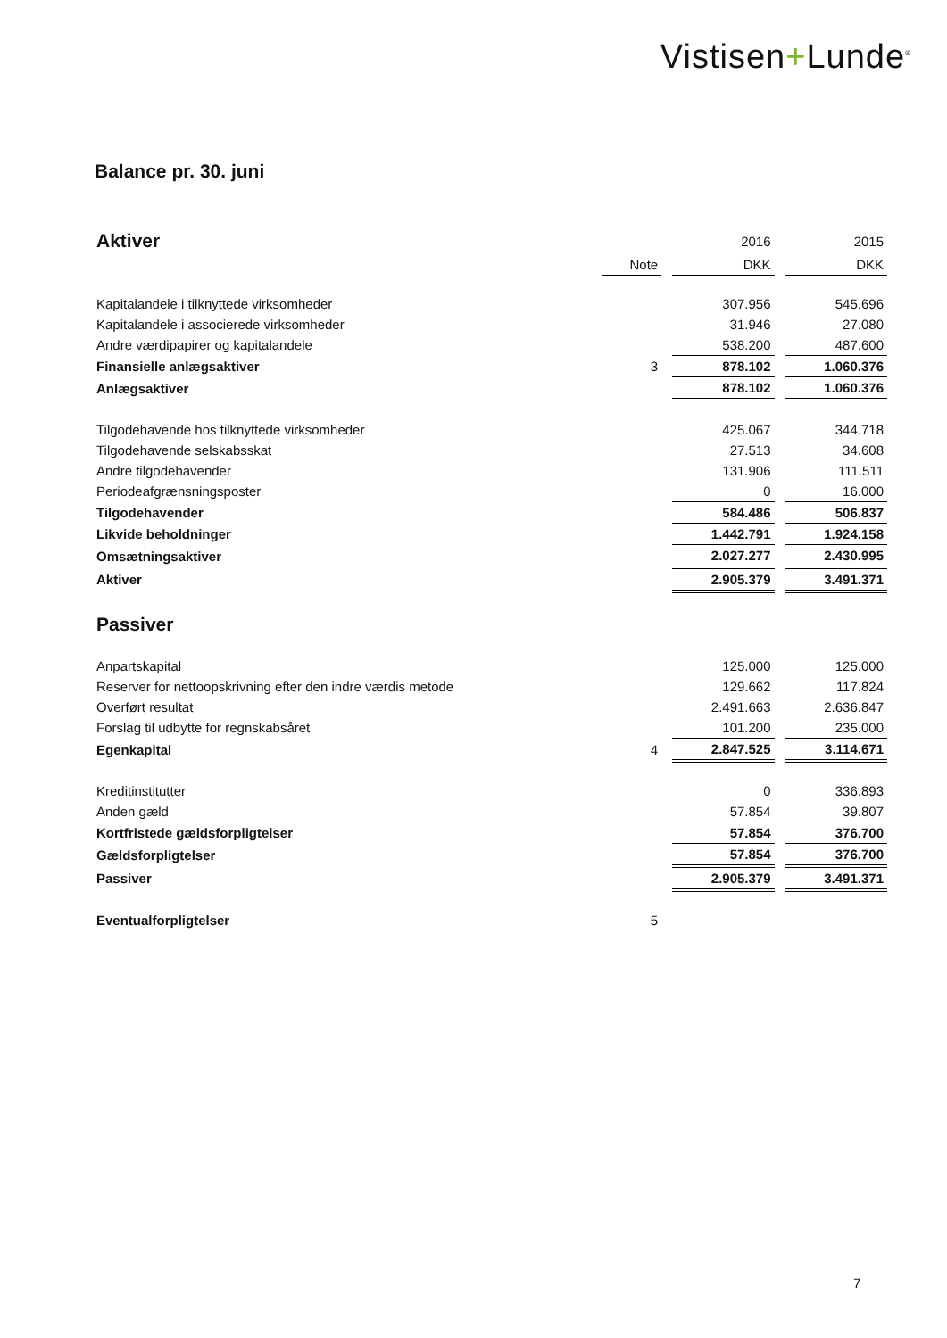Vistisen+Lunde<sup>®</sup>
Balance pr. 30. juni
| Aktiver | | | 2016 | | 2015 |
| | Note | | DKK | | DKK |
| Kapitalandele i tilknyttede virksomheder | | | 307.956 | | 545.696 |
| Kapitalandele i associerede virksomheder | | | 31.946 | | 27.080 |
| Andre værdipapirer og kapitalandele | | | 538.200 | | 487.600 |
| Finansielle anlægsaktiver | 3 | | 878.102 | | 1.060.376 |
| Anlægsaktiver | | | 878.102 | | 1.060.376 |
| Tilgodehavende hos tilknyttede virksomheder | | | 425.067 | | 344.718 |
| Tilgodehavende selskabsskat | | | 27.513 | | 34.608 |
| Andre tilgodehavender | | | 131.906 | | 111.511 |
| Periodeafgrænsningsposter | | | 0 | | 16.000 |
| Tilgodehavender | | | 584.486 | | 506.837 |
| Likvide beholdninger | | | 1.442.791 | | 1.924.158 |
| Omsætningsaktiver | | | 2.027.277 | | 2.430.995 |
| Aktiver | | | 2.905.379 | | 3.491.371 |
| Passiver | | | | | |
| Anpartskapital | | | 125.000 | | 125.000 |
| Reserver for nettoopskrivning efter den indre værdis metode | | | 129.662 | | 117.824 |
| Overført resultat | | | 2.491.663 | | 2.636.847 |
| Forslag til udbytte for regnskabsåret | | | 101.200 | | 235.000 |
| Egenkapital | 4 | | 2.847.525 | | 3.114.671 |
| Kreditinstitutter | | | 0 | | 336.893 |
| Anden gæld | | | 57.854 | | 39.807 |
| Kortfristede gældsforpligtelser | | | 57.854 | | 376.700 |
| Gældsforpligtelser | | | 57.854 | | 376.700 |
| Passiver | | | 2.905.379 | | 3.491.371 |
| Eventualforpligtelser | 5 | | | | |
7